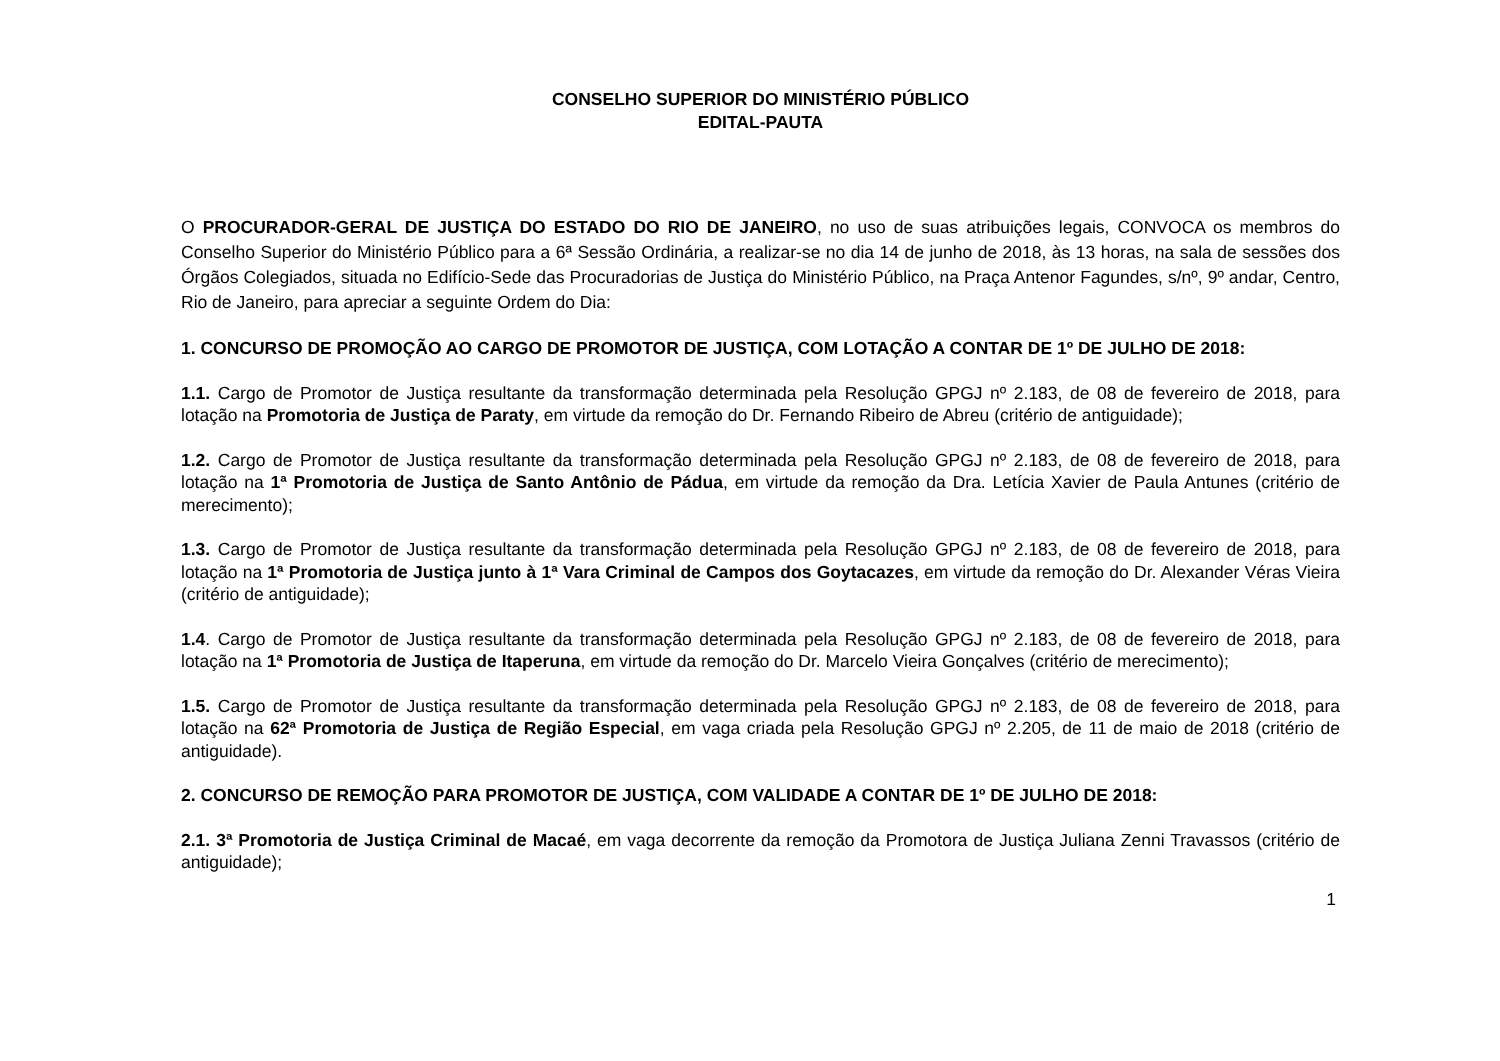CONSELHO SUPERIOR DO MINISTÉRIO PÚBLICO
EDITAL-PAUTA
O PROCURADOR-GERAL DE JUSTIÇA DO ESTADO DO RIO DE JANEIRO, no uso de suas atribuições legais, CONVOCA os membros do Conselho Superior do Ministério Público para a 6ª Sessão Ordinária, a realizar-se no dia 14 de junho de 2018, às 13 horas, na sala de sessões dos Órgãos Colegiados, situada no Edifício-Sede das Procuradorias de Justiça do Ministério Público, na Praça Antenor Fagundes, s/nº, 9º andar, Centro, Rio de Janeiro, para apreciar a seguinte Ordem do Dia:
1. CONCURSO DE PROMOÇÃO AO CARGO DE PROMOTOR DE JUSTIÇA, COM LOTAÇÃO A CONTAR DE 1º DE JULHO DE 2018:
1.1. Cargo de Promotor de Justiça resultante da transformação determinada pela Resolução GPGJ nº 2.183, de 08 de fevereiro de 2018, para lotação na Promotoria de Justiça de Paraty, em virtude da remoção do Dr. Fernando Ribeiro de Abreu (critério de antiguidade);
1.2. Cargo de Promotor de Justiça resultante da transformação determinada pela Resolução GPGJ nº 2.183, de 08 de fevereiro de 2018, para lotação na 1ª Promotoria de Justiça de Santo Antônio de Pádua, em virtude da remoção da Dra. Letícia Xavier de Paula Antunes (critério de merecimento);
1.3. Cargo de Promotor de Justiça resultante da transformação determinada pela Resolução GPGJ nº 2.183, de 08 de fevereiro de 2018, para lotação na 1ª Promotoria de Justiça junto à 1ª Vara Criminal de Campos dos Goytacazes, em virtude da remoção do Dr. Alexander Véras Vieira (critério de antiguidade);
1.4. Cargo de Promotor de Justiça resultante da transformação determinada pela Resolução GPGJ nº 2.183, de 08 de fevereiro de 2018, para lotação na 1ª Promotoria de Justiça de Itaperuna, em virtude da remoção do Dr. Marcelo Vieira Gonçalves (critério de merecimento);
1.5. Cargo de Promotor de Justiça resultante da transformação determinada pela Resolução GPGJ nº 2.183, de 08 de fevereiro de 2018, para lotação na 62ª Promotoria de Justiça de Região Especial, em vaga criada pela Resolução GPGJ nº 2.205, de 11 de maio de 2018 (critério de antiguidade).
2. CONCURSO DE REMOÇÃO PARA PROMOTOR DE JUSTIÇA, COM VALIDADE A CONTAR DE 1º DE JULHO DE 2018:
2.1. 3ª Promotoria de Justiça Criminal de Macaé, em vaga decorrente da remoção da Promotora de Justiça Juliana Zenni Travassos (critério de antiguidade);
1